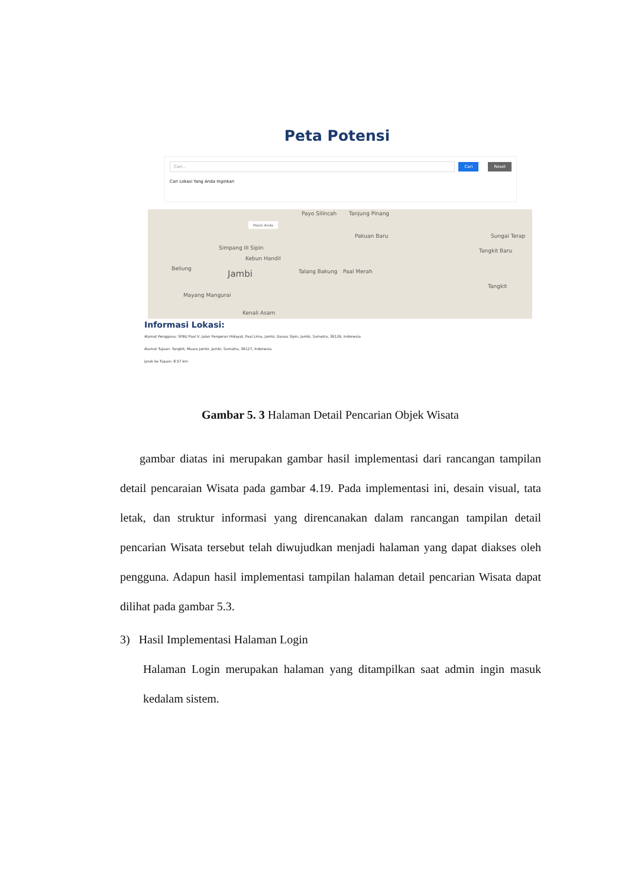Peta Potensi
Cari...
Cari Reset
Cari Lokasi Yang Anda Inginkan
Payo Silincah Tanjung Pinang
Simpang III Sipin
Kebun Handil
Jambi Talang Bakung Paal Merah
Pakuan Baru
Tangkit Baru
Sungai Terap
Mayang Mangurai
Tangkit
Kenali Asam
Beliung
Posisi Anda
Informasi Lokasi:
Alamat Pengguna: SPBU Paal V, Jalan Pangeran Hidayat, Paal Lima, Jambi, Danau Sipin, Jambi, Sumatra, 36126, Indonesia
Alamat Tujuan: Tangkit, Muara Jambi, Jambi, Sumatra, 36127, Indonesia
Jarak ke Tujuan: 8.57 km
Gambar 5. 3 Halaman Detail Pencarian Objek Wisata
gambar diatas ini merupakan gambar hasil implementasi dari rancangan tampilan detail pencaraian Wisata pada gambar 4.19. Pada implementasi ini, desain visual, tata letak, dan struktur informasi yang direncanakan dalam rancangan tampilan detail pencarian Wisata tersebut telah diwujudkan menjadi halaman yang dapat diakses oleh pengguna. Adapun hasil implementasi tampilan halaman detail pencarian Wisata dapat dilihat pada gambar 5.3.
3) Hasil Implementasi Halaman Login
Halaman Login merupakan halaman yang ditampilkan saat admin ingin masuk kedalam sistem.